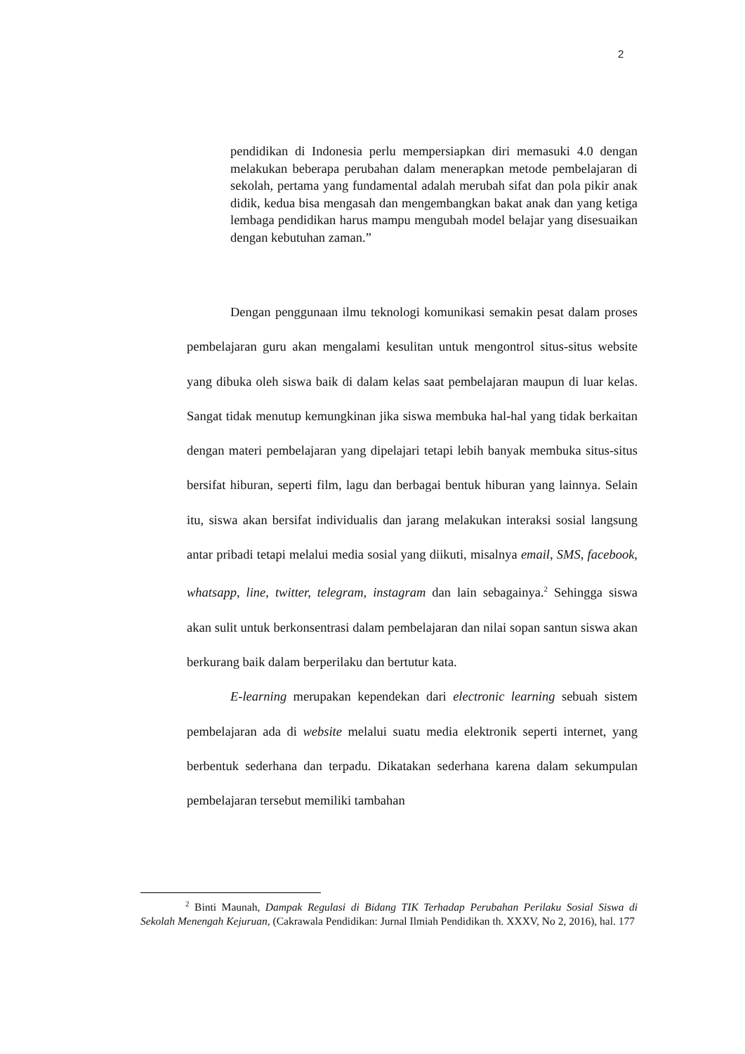2
pendidikan di Indonesia perlu mempersiapkan diri memasuki 4.0 dengan melakukan beberapa perubahan dalam menerapkan metode pembelajaran di sekolah, pertama yang fundamental adalah merubah sifat dan pola pikir anak didik, kedua bisa mengasah dan mengembangkan bakat anak dan yang ketiga lembaga pendidikan harus mampu mengubah model belajar yang disesuaikan dengan kebutuhan zaman.”
Dengan penggunaan ilmu teknologi komunikasi semakin pesat dalam proses pembelajaran guru akan mengalami kesulitan untuk mengontrol situs-situs website yang dibuka oleh siswa baik di dalam kelas saat pembelajaran maupun di luar kelas. Sangat tidak menutup kemungkinan jika siswa membuka hal-hal yang tidak berkaitan dengan materi pembelajaran yang dipelajari tetapi lebih banyak membuka situs-situs bersifat hiburan, seperti film, lagu dan berbagai bentuk hiburan yang lainnya. Selain itu, siswa akan bersifat individualis dan jarang melakukan interaksi sosial langsung antar pribadi tetapi melalui media sosial yang diikuti, misalnya email, SMS, facebook, whatsapp, line, twitter, telegram, instagram dan lain sebagainya.<sup>2</sup> Sehingga siswa akan sulit untuk berkonsentrasi dalam pembelajaran dan nilai sopan santun siswa akan berkurang baik dalam berperilaku dan bertutur kata.
E-learning merupakan kependekan dari electronic learning sebuah sistem pembelajaran ada di website melalui suatu media elektronik seperti internet, yang berbentuk sederhana dan terpadu. Dikatakan sederhana karena dalam sekumpulan pembelajaran tersebut memiliki tambahan
<sup>2</sup> Binti Maunah, Dampak Regulasi di Bidang TIK Terhadap Perubahan Perilaku Sosial Siswa di Sekolah Menengah Kejuruan, (Cakrawala Pendidikan: Jurnal Ilmiah Pendidikan th. XXXV, No 2, 2016), hal. 177